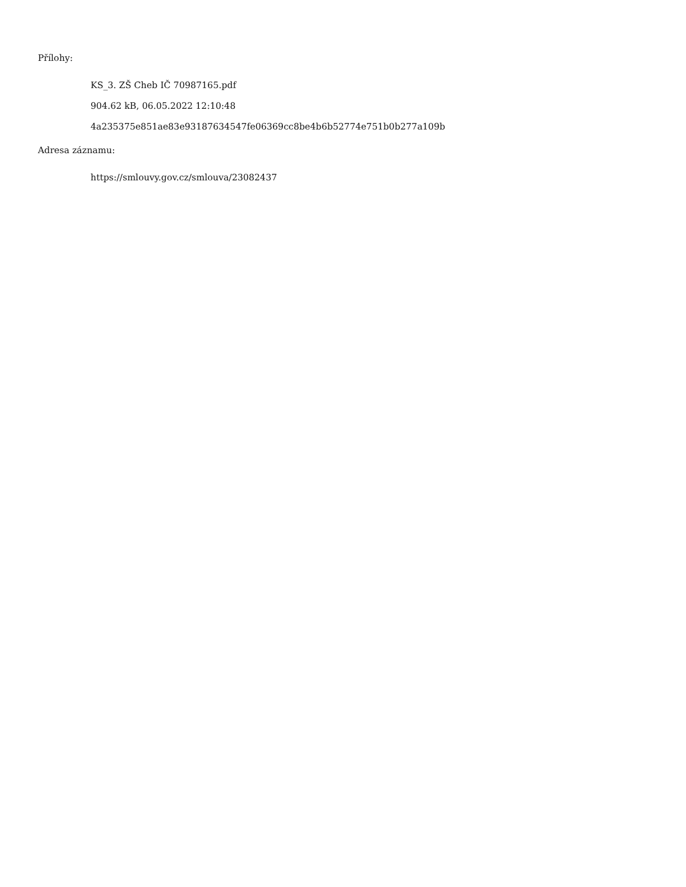Přílohy:
KS_3. ZŠ Cheb IČ 70987165.pdf
904.62 kB, 06.05.2022 12:10:48
4a235375e851ae83e93187634547fe06369cc8be4b6b52774e751b0b277a109b
Adresa záznamu:
https://smlouvy.gov.cz/smlouva/23082437